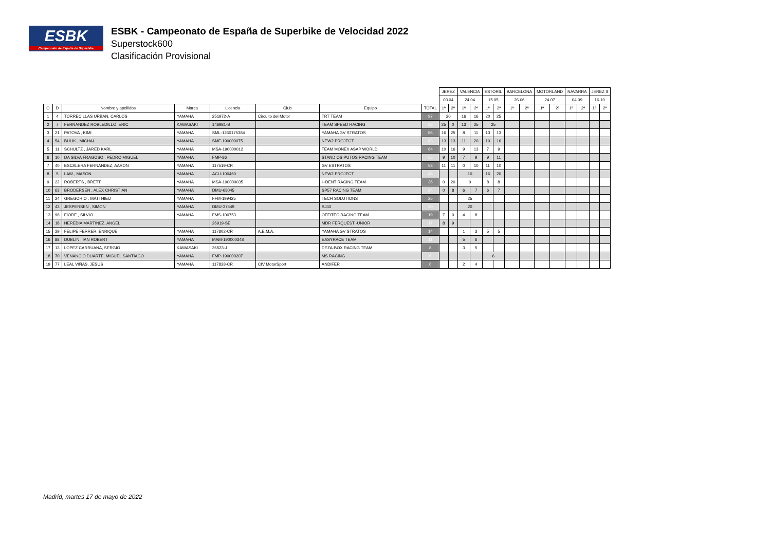ESBK
Campeonato de España de Superbike
ESBK - Campeonato de España de Superbike de Velocidad 2022
Superstock600
Clasificación Provisional
| | | | | | | | | JEREZ | | VALENCIA | | ESTORIL | | BARCELONA | | MOTORLAND | | NAVARRA | | JEREZ II | |
| --- | --- | --- | --- | --- | --- | --- | --- | --- | --- | --- | --- | --- | --- | --- | --- | --- | --- | --- | --- | --- | --- |
| | | | | | | | | 03.04 | | 24.04 | | 15.05 | | 26.06 | | 24.07 | | 04.09 | | 16.10 | |
| O | D | Nombre y apellidos | Marca | Licencia | Club | Equipo | TOTAL | 1ª | 2ª | 1ª | 2ª | 1ª | 2ª | 1ª | 2ª | 1ª | 2ª | 1ª | 2ª | 1ª | 2ª |
| 1 | 4 | TORRECILLAS URBAN, CARLOS | YAMAHA | 251972-A | Circuito del Motor | TRT TEAM | 97 | 20 | | 16 | 16 | 20 | 25 | | | | | | | | |
| 2 | 7 | FERNANDEZ ROBLEDILLO, ERIC | KAWASAKI | 146981-B | | TEAM SPEED RACING | 88 | 25 | 0 | 13 | 25 | 25 | | | | | | | | | |
| 3 | 21 | PATOVA , KIMI | YAMAHA | SML-1260175384 | | YAMAHA GV STRATOS | 86 | 16 | 25 | 8 | 11 | 13 | 13 | | | | | | | | |
| 4 | 54 | BULIK , MICHAL | YAMAHA | SMF-190000075 | | NEW2 PROJECT | 83 | 13 | 13 | 11 | 20 | 10 | 16 | | | | | | | | |
| 5 | 11 | SCHULTZ , JARED KARL | YAMAHA | MSA-190000012 | | TEAM MONEX ASAP WORLD | 64 | 10 | 16 | 9 | 13 | 7 | 9 | | | | | | | | |
| 6 | 10 | DA SILVA FRAGOSO , PEDRO MIGUEL | YAMAHA | FMP-86 | | STAND OS PUTOS RACING TEAM | 55 | 9 | 10 | 7 | 9 | 9 | 11 | | | | | | | | |
| 7 | 40 | ESCALERA FERNANDEZ, AARON | YAMAHA | 117519-CR | | GV ESTRATOS | 53 | 11 | 11 | 0 | 10 | 11 | 10 | | | | | | | | |
| 8 | 5 | LAW , MASON | YAMAHA | ACU-100460 | | NEW2 PROJECT | 46 | | | 10 | | 16 | 20 | | | | | | | | |
| 9 | 22 | ROBERTS , BRETT | YAMAHA | MSA-190000035 | | I+DENT RACING TEAM | 36 | 0 | 20 | 0 | | 8 | 8 | | | | | | | | |
| 10 | 63 | BRODERSEN , ALEX CHRISTIAN | YAMAHA | DMU-68045 | | SP57 RACING TEAM | 34 | 0 | 8 | 6 | 7 | 6 | 7 | | | | | | | | |
| 11 | 24 | GREGORIO , MATTHIEU | YAMAHA | FFM-199425 | | TECH SOLUTIONS | 25 | | | 25 | | | | | | | | | | | |
| 12 | 43 | JESPERSEN , SIMON | YAMAHA | DMU-37549 | | SJ43 | 20 | | | 20 | | | | | | | | | | | |
| 13 | 96 | FIORE , SILVIO | YAMAHA | FMS-100753 | | OFFITEC RACING TEAM | 19 | 7 | 0 | 4 | 8 | | | | | | | | | | |
| 14 | 18 | HEREDIA MARTINEZ, ANGEL | | 26919-SE | | MDR FERQUEST -UNIOR | 17 | 8 | 9 | | | | | | | | | | | | |
| 15 | 29 | FELIPE FERRER, ENRIQUE | YAMAHA | 117802-CR | A.E.M.A. | YAMAHA GV STRATOS | 14 | | | 1 | 3 | 5 | 5 | | | | | | | | |
| 16 | 88 | DUBLIN , IAN ROBERT | YAMAHA | MAM-190000348 | | EASYRACE TEAM | 11 | | | 5 | 6 | | | | | | | | | | |
| 17 | 13 | LOPEZ CARRUANA, SERGIO | KAWASAKI | 26523-J | | DEZA-BOX RACING TEAM | 8 | | | 3 | 5 | | | | | | | | | | |
| 18 | 70 | VENANCIO DUARTE, MIGUEL SANTIAGO | YAMAHA | FMP-190000207 | | MS RACING | 6 | | | | | 6 | | | | | | | | | |
| 19 | 77 | LEAL VIÑAS, JESUS | YAMAHA | 117838-CR | CIV MotorSport | ANDIFER | 6 | | | 2 | 4 | | | | | | | | | | |
Madrid, martes 17 de mayo de 2022